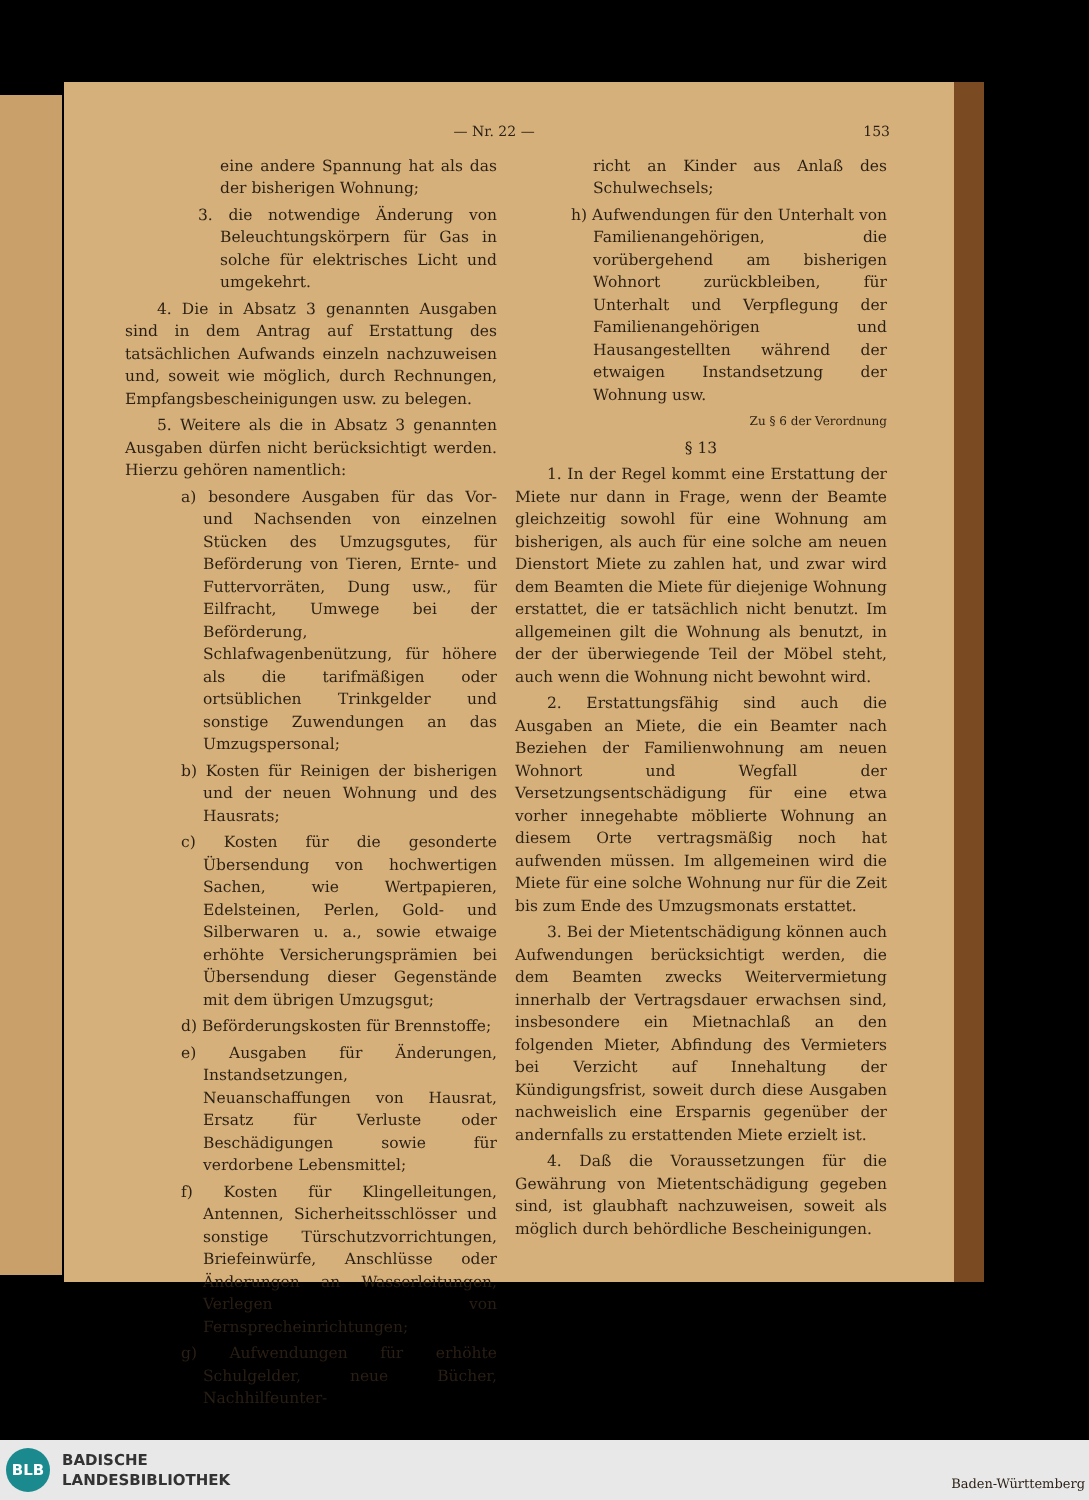— Nr. 22 — 153
eine andere Spannung hat als das der bisherigen Wohnung;
3. die notwendige Änderung von Beleuchtungskörpern für Gas in solche für elektrisches Licht und umgekehrt.
4. Die in Absatz 3 genannten Ausgaben sind in dem Antrag auf Erstattung des tatsächlichen Aufwands einzeln nachzuweisen und, soweit wie möglich, durch Rechnungen, Empfangsbescheinigungen usw. zu belegen.
5. Weitere als die in Absatz 3 genannten Ausgaben dürfen nicht berücksichtigt werden. Hierzu gehören namentlich:
a) besondere Ausgaben für das Vor- und Nachsenden von einzelnen Stücken des Umzugsgutes, für Beförderung von Tieren, Ernte- und Futtervorräten, Dung usw., für Eilfracht, Umwege bei der Beförderung, Schlafwagenbenützung, für höhere als die tarifmäßigen oder ortsüblichen Trinkgelder und sonstige Zuwendungen an das Umzugspersonal;
b) Kosten für Reinigen der bisherigen und der neuen Wohnung und des Hausrats;
c) Kosten für die gesonderte Übersendung von hochwertigen Sachen, wie Wertpapieren, Edelsteinen, Perlen, Gold- und Silberwaren u. a., sowie etwaige erhöhte Versicherungsprämien bei Übersendung dieser Gegenstände mit dem übrigen Umzugsgut;
d) Beförderungskosten für Brennstoffe;
e) Ausgaben für Änderungen, Instandsetzungen, Neuanschaffungen von Hausrat, Ersatz für Verluste oder Beschädigungen sowie für verdorbene Lebensmittel;
f) Kosten für Klingelleitungen, Antennen, Sicherheitsschlösser und sonstige Türschutzvorrichtungen, Briefeinwürfe, Anschlüsse oder Änderungen an Wasserleitungen, Verlegen von Fernsprecheinrichtungen;
g) Aufwendungen für erhöhte Schulgelder, neue Bücher, Nachhilfeunter-
richt an Kinder aus Anlaß des Schulwechsels;
h) Aufwendungen für den Unterhalt von Familienangehörigen, die vorübergehend am bisherigen Wohnort zurückbleiben, für Unterhalt und Verpflegung der Familienangehörigen und Hausangestellten während der etwaigen Instandsetzung der Wohnung usw.
Zu § 6 der Verordnung
§ 13
1. In der Regel kommt eine Erstattung der Miete nur dann in Frage, wenn der Beamte gleichzeitig sowohl für eine Wohnung am bisherigen, als auch für eine solche am neuen Dienstort Miete zu zahlen hat, und zwar wird dem Beamten die Miete für diejenige Wohnung erstattet, die er tatsächlich nicht benutzt. Im allgemeinen gilt die Wohnung als benutzt, in der der überwiegende Teil der Möbel steht, auch wenn die Wohnung nicht bewohnt wird.
2. Erstattungsfähig sind auch die Ausgaben an Miete, die ein Beamter nach Beziehen der Familienwohnung am neuen Wohnort und Wegfall der Versetzungsentschädigung für eine etwa vorher innegehabte möblierte Wohnung an diesem Orte vertragsmäßig noch hat aufwenden müssen. Im allgemeinen wird die Miete für eine solche Wohnung nur für die Zeit bis zum Ende des Umzugsmonats erstattet.
3. Bei der Mietentschädigung können auch Aufwendungen berücksichtigt werden, die dem Beamten zwecks Weitervermietung innerhalb der Vertragsdauer erwachsen sind, insbesondere ein Mietnachlaß an den folgenden Mieter, Abfindung des Vermieters bei Verzicht auf Innehaltung der Kündigungsfrist, soweit durch diese Ausgaben nachweislich eine Ersparnis gegenüber der andernfalls zu erstattenden Miete erzielt ist.
4. Daß die Voraussetzungen für die Gewährung von Mietentschädigung gegeben sind, ist glaubhaft nachzuweisen, soweit als möglich durch behördliche Bescheinigungen.
BLB
BADISCHE
LANDESBIBLIOTHEK
Baden-Württemberg